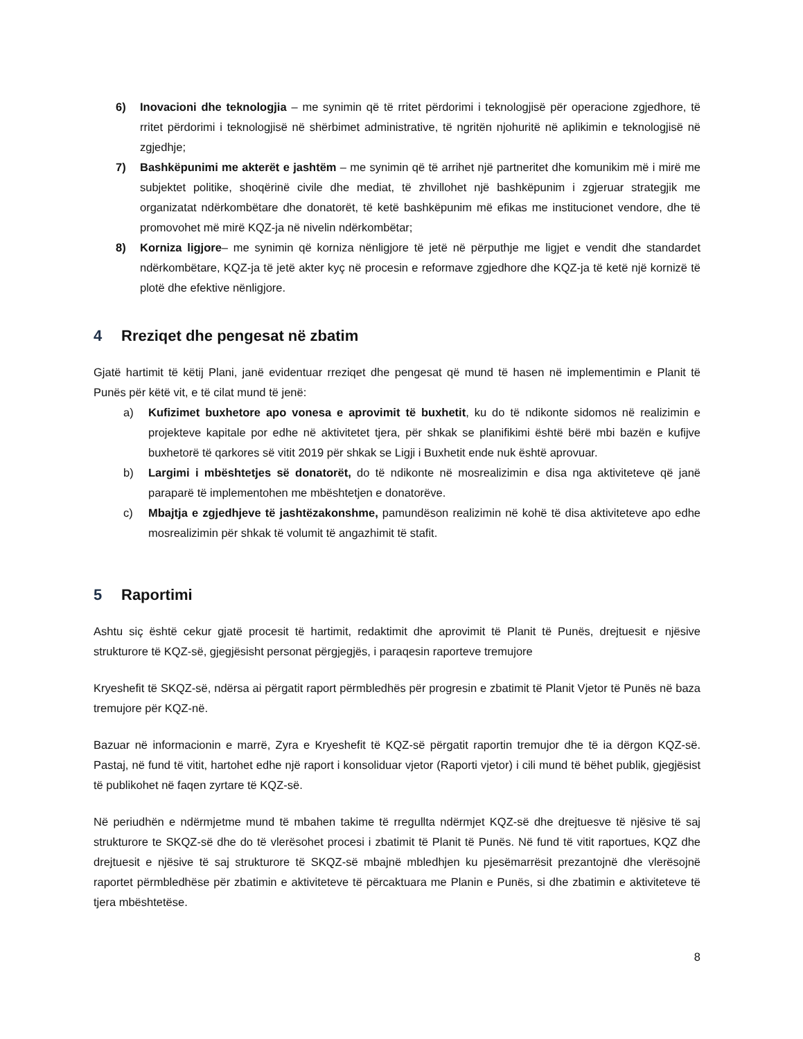6) Inovacioni dhe teknologjia – me synimin që të rritet përdorimi i teknologjisë për operacione zgjedhore, të rritet përdorimi i teknologjisë në shërbimet administrative, të ngritën njohuritë në aplikimin e teknologjisë në zgjedhje;
7) Bashkëpunimi me akterët e jashtëm – me synimin që të arrihet një partneritet dhe komunikim më i mirë me subjektet politike, shoqërinë civile dhe mediat, të zhvillohet një bashkëpunim i zgjeruar strategjik me organizatat ndërkombëtare dhe donatorët, të ketë bashkëpunim më efikas me institucionet vendore, dhe të promovohet më mirë KQZ-ja në nivelin ndërkombëtar;
8) Korniza ligjore– me synimin që korniza nënligjore të jetë në përputhje me ligjet e vendit dhe standardet ndërkombëtare, KQZ-ja të jetë akter kyç në procesin e reformave zgjedhore dhe KQZ-ja të ketë një kornizë të plotë dhe efektive nënligjore.
4 Rreziqet dhe pengesat në zbatim
Gjatë hartimit të këtij Plani, janë evidentuar rreziqet dhe pengesat që mund të hasen në implementimin e Planit të Punës për këtë vit, e të cilat mund të jenë:
a) Kufizimet buxhetore apo vonesa e aprovimit të buxhetit, ku do të ndikonte sidomos në realizimin e projekteve kapitale por edhe në aktivitetet tjera, për shkak se planifikimi është bërë mbi bazën e kufijve buxhetorë të qarkores së vitit 2019 për shkak se Ligji i Buxhetit ende nuk është aprovuar.
b) Largimi i mbështetjes së donatorët, do të ndikonte në mosrealizimin e disa nga aktiviteteve që janë paraparë të implementohen me mbështetjen e donatorëve.
c) Mbajtja e zgjedhjeve të jashtëzakonshme, pamundëson realizimin në kohë të disa aktiviteteve apo edhe mosrealizimin për shkak të volumit të angazhimit të stafit.
5 Raportimi
Ashtu siç është cekur gjatë procesit të hartimit, redaktimit dhe aprovimit të Planit të Punës, drejtuesit e njësive strukturore të KQZ-së, gjegjësisht personat përgjegjës, i paraqesin raporteve tremujore
Kryeshefit të SKQZ-së, ndërsa ai përgatit raport përmbledhës për progresin e zbatimit të Planit Vjetor të Punës në baza tremujore për KQZ-në.
Bazuar në informacionin e marrë, Zyra e Kryeshefit të KQZ-së përgatit raportin tremujor dhe të ia dërgon KQZ-së. Pastaj, në fund të vitit, hartohet edhe një raport i konsoliduar vjetor (Raporti vjetor) i cili mund të bëhet publik, gjegjësist të publikohet në faqen zyrtare të KQZ-së.
Në periudhën e ndërmjetme mund të mbahen takime të rregullta ndërmjet KQZ-së dhe drejtuesve të njësive të saj strukturore te SKQZ-së dhe do të vlerësohet procesi i zbatimit të Planit të Punës. Në fund të vitit raportues, KQZ dhe drejtuesit e njësive të saj strukturore të SKQZ-së mbajnë mbledhjen ku pjesëmarrësit prezantojnë dhe vlerësojnë raportet përmbledhëse për zbatimin e aktiviteteve të përcaktuara me Planin e Punës, si dhe zbatimin e aktiviteteve të tjera mbështetëse.
8